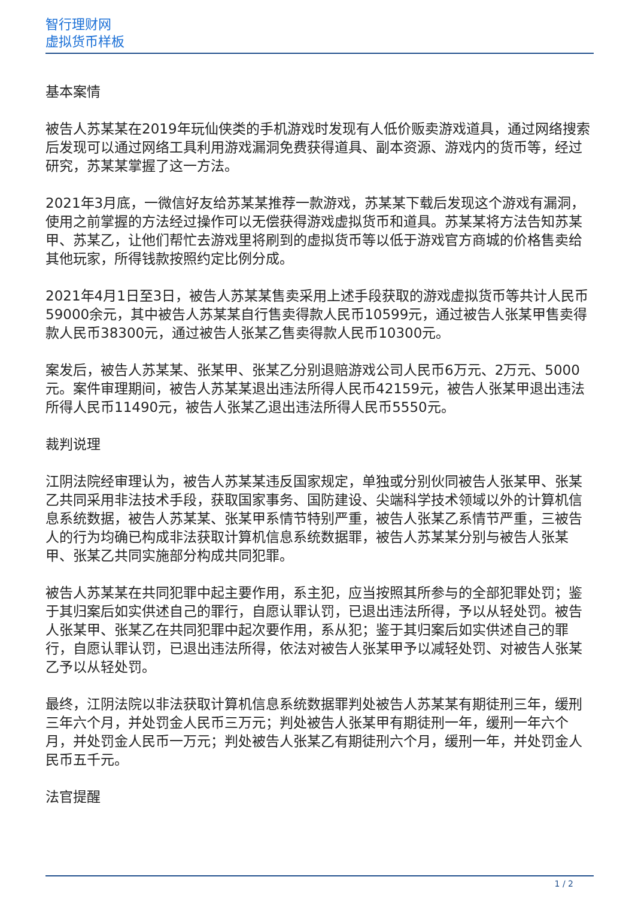智行理财网
虚拟货币样板
基本案情
被告人苏某某在2019年玩仙侠类的手机游戏时发现有人低价贩卖游戏道具，通过网络搜索后发现可以通过网络工具利用游戏漏洞免费获得道具、副本资源、游戏内的货币等，经过研究，苏某某掌握了这一方法。
2021年3月底，一微信好友给苏某某推荐一款游戏，苏某某下载后发现这个游戏有漏洞，使用之前掌握的方法经过操作可以无偿获得游戏虚拟货币和道具。苏某某将方法告知苏某甲、苏某乙，让他们帮忙去游戏里将刷到的虚拟货币等以低于游戏官方商城的价格售卖给其他玩家，所得钱款按照约定比例分成。
2021年4月1日至3日，被告人苏某某售卖采用上述手段获取的游戏虚拟货币等共计人民币59000余元，其中被告人苏某某自行售卖得款人民币10599元，通过被告人张某甲售卖得款人民币38300元，通过被告人张某乙售卖得款人民币10300元。
案发后，被告人苏某某、张某甲、张某乙分别退赔游戏公司人民币6万元、2万元、5000元。案件审理期间，被告人苏某某退出违法所得人民币42159元，被告人张某甲退出违法所得人民币11490元，被告人张某乙退出违法所得人民币5550元。
裁判说理
江阴法院经审理认为，被告人苏某某违反国家规定，单独或分别伙同被告人张某甲、张某乙共同采用非法技术手段，获取国家事务、国防建设、尖端科学技术领域以外的计算机信息系统数据，被告人苏某某、张某甲系情节特别严重，被告人张某乙系情节严重，三被告人的行为均确已构成非法获取计算机信息系统数据罪，被告人苏某某分别与被告人张某甲、张某乙共同实施部分构成共同犯罪。
被告人苏某某在共同犯罪中起主要作用，系主犯，应当按照其所参与的全部犯罪处罚；鉴于其归案后如实供述自己的罪行，自愿认罪认罚，已退出违法所得，予以从轻处罚。被告人张某甲、张某乙在共同犯罪中起次要作用，系从犯；鉴于其归案后如实供述自己的罪行，自愿认罪认罚，已退出违法所得，依法对被告人张某甲予以减轻处罚、对被告人张某乙予以从轻处罚。
最终，江阴法院以非法获取计算机信息系统数据罪判处被告人苏某某有期徒刑三年，缓刑三年六个月，并处罚金人民币三万元；判处被告人张某甲有期徒刑一年，缓刑一年六个月，并处罚金人民币一万元；判处被告人张某乙有期徒刑六个月，缓刑一年，并处罚金人民币五千元。
法官提醒
1 / 2